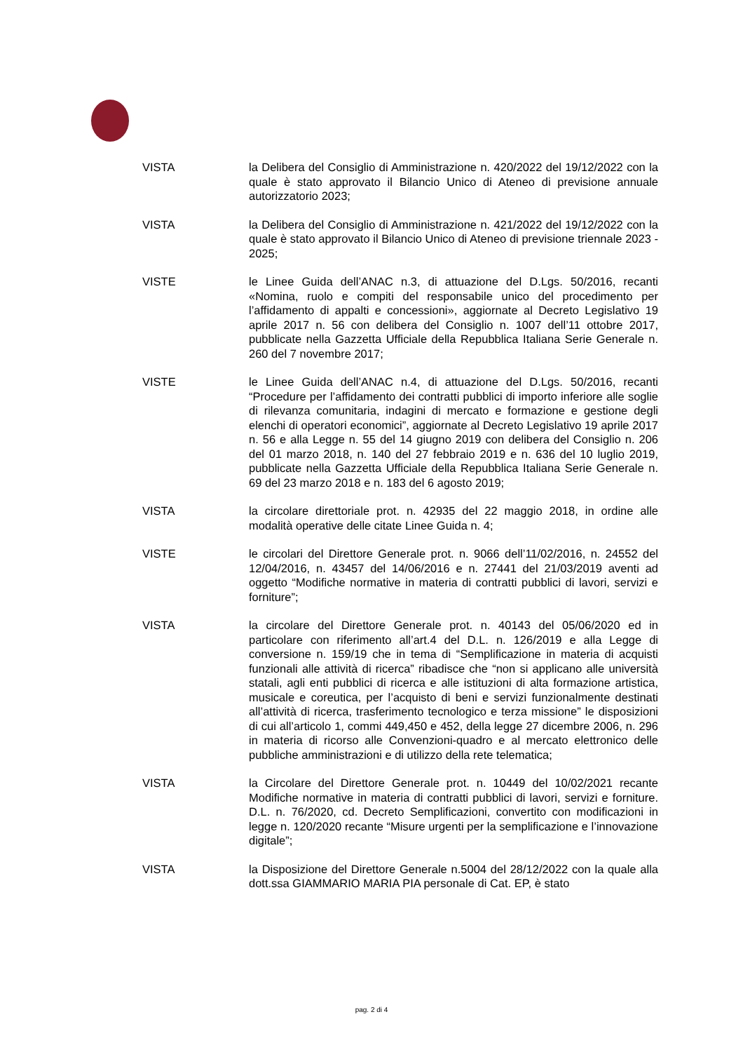VISTA la Delibera del Consiglio di Amministrazione n. 420/2022 del 19/12/2022 con la quale è stato approvato il Bilancio Unico di Ateneo di previsione annuale autorizzatorio 2023;
VISTA la Delibera del Consiglio di Amministrazione n. 421/2022 del 19/12/2022 con la quale è stato approvato il Bilancio Unico di Ateneo di previsione triennale 2023 - 2025;
VISTE le Linee Guida dell’ANAC n.3, di attuazione del D.Lgs. 50/2016, recanti «Nomina, ruolo e compiti del responsabile unico del procedimento per l’affidamento di appalti e concessioni», aggiornate al Decreto Legislativo 19 aprile 2017 n. 56 con delibera del Consiglio n. 1007 dell’11 ottobre 2017, pubblicate nella Gazzetta Ufficiale della Repubblica Italiana Serie Generale n. 260 del 7 novembre 2017;
VISTE le Linee Guida dell’ANAC n.4, di attuazione del D.Lgs. 50/2016, recanti “Procedure per l’affidamento dei contratti pubblici di importo inferiore alle soglie di rilevanza comunitaria, indagini di mercato e formazione e gestione degli elenchi di operatori economici”, aggiornate al Decreto Legislativo 19 aprile 2017 n. 56 e alla Legge n. 55 del 14 giugno 2019 con delibera del Consiglio n. 206 del 01 marzo 2018, n. 140 del 27 febbraio 2019 e n. 636 del 10 luglio 2019, pubblicate nella Gazzetta Ufficiale della Repubblica Italiana Serie Generale n. 69 del 23 marzo 2018 e n. 183 del 6 agosto 2019;
VISTA la circolare direttoriale prot. n. 42935 del 22 maggio 2018, in ordine alle modalità operative delle citate Linee Guida n. 4;
VISTE le circolari del Direttore Generale prot. n. 9066 dell’11/02/2016, n. 24552 del 12/04/2016, n. 43457 del 14/06/2016 e n. 27441 del 21/03/2019 aventi ad oggetto “Modifiche normative in materia di contratti pubblici di lavori, servizi e forniture”;
VISTA la circolare del Direttore Generale prot. n. 40143 del 05/06/2020 ed in particolare con riferimento all’art.4 del D.L. n. 126/2019 e alla Legge di conversione n. 159/19 che in tema di “Semplificazione in materia di acquisti funzionali alle attività di ricerca” ribadisce che “non si applicano alle università statali, agli enti pubblici di ricerca e alle istituzioni di alta formazione artistica, musicale e coreutica, per l’acquisto di beni e servizi funzionalmente destinati all’attività di ricerca, trasferimento tecnologico e terza missione” le disposizioni di cui all’articolo 1, commi 449,450 e 452, della legge 27 dicembre 2006, n. 296 in materia di ricorso alle Convenzioni-quadro e al mercato elettronico delle pubbliche amministrazioni e di utilizzo della rete telematica;
VISTA la Circolare del Direttore Generale prot. n. 10449 del 10/02/2021 recante Modifiche normative in materia di contratti pubblici di lavori, servizi e forniture. D.L. n. 76/2020, cd. Decreto Semplificazioni, convertito con modificazioni in legge n. 120/2020 recante “Misure urgenti per la semplificazione e l’innovazione digitale”;
VISTA la Disposizione del Direttore Generale n.5004 del 28/12/2022 con la quale alla dott.ssa GIAMMARIO MARIA PIA personale di Cat. EP, è stato
pag. 2 di 4